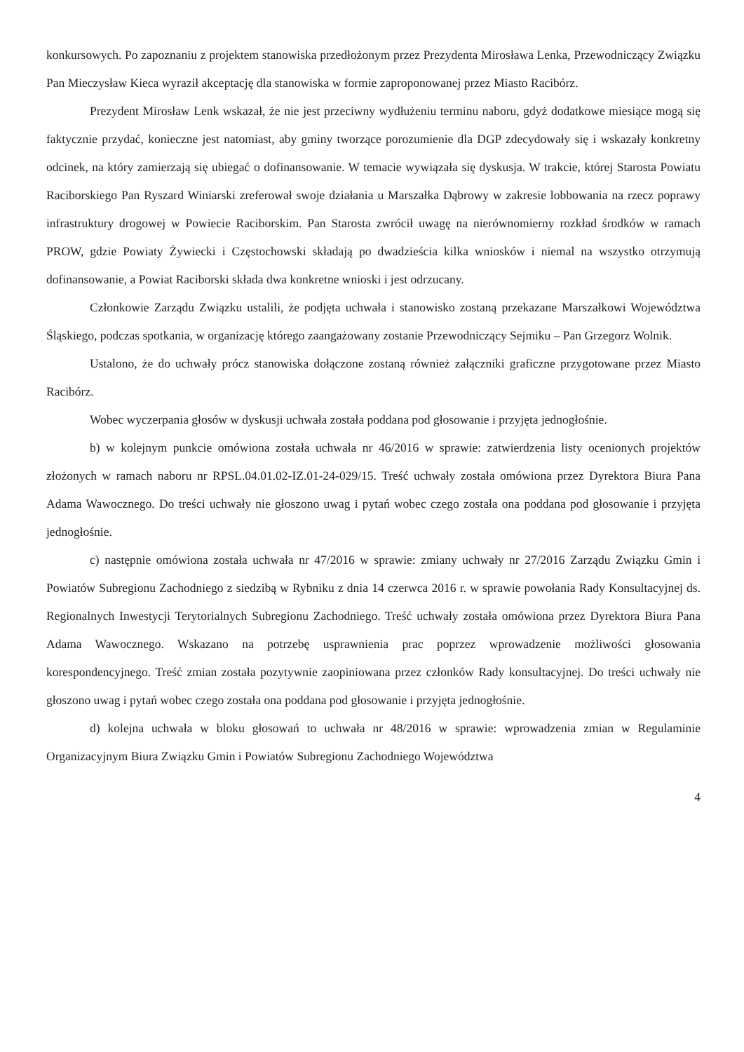konkursowych. Po zapoznaniu z projektem stanowiska przedłożonym przez Prezydenta Mirosława Lenka, Przewodniczący Związku Pan Mieczysław Kieca wyraził akceptację dla stanowiska w formie zaproponowanej przez Miasto Racibórz.
Prezydent Mirosław Lenk wskazał, że nie jest przeciwny wydłużeniu terminu naboru, gdyż dodatkowe miesiące mogą się faktycznie przydać, konieczne jest natomiast, aby gminy tworzące porozumienie dla DGP zdecydowały się i wskazały konkretny odcinek, na który zamierzają się ubiegać o dofinansowanie. W temacie wywiązała się dyskusja. W trakcie, której Starosta Powiatu Raciborskiego Pan Ryszard Winiarski zreferował swoje działania u Marszałka Dąbrowy w zakresie lobbowania na rzecz poprawy infrastruktury drogowej w Powiecie Raciborskim. Pan Starosta zwrócił uwagę na nierównomierny rozkład środków w ramach PROW, gdzie Powiaty Żywiecki i Częstochowski składają po dwadzieścia kilka wniosków i niemal na wszystko otrzymują dofinansowanie, a Powiat Raciborski składa dwa konkretne wnioski i jest odrzucany.
Członkowie Zarządu Związku ustalili, że podjęta uchwała i stanowisko zostaną przekazane Marszałkowi Województwa Śląskiego, podczas spotkania, w organizację którego zaangażowany zostanie Przewodniczący Sejmiku – Pan Grzegorz Wolnik.
Ustalono, że do uchwały prócz stanowiska dołączone zostaną również załączniki graficzne przygotowane przez Miasto Racibórz.
Wobec wyczerpania głosów w dyskusji uchwała została poddana pod głosowanie i przyjęta jednogłośnie.
b) w kolejnym punkcie omówiona została uchwała nr 46/2016 w sprawie: zatwierdzenia listy ocenionych projektów złożonych w ramach naboru nr RPSL.04.01.02-IZ.01-24-029/15. Treść uchwały została omówiona przez Dyrektora Biura Pana Adama Wawocznego. Do treści uchwały nie głoszono uwag i pytań wobec czego została ona poddana pod głosowanie i przyjęta jednogłośnie.
c) następnie omówiona została uchwała nr 47/2016 w sprawie: zmiany uchwały nr 27/2016 Zarządu Związku Gmin i Powiatów Subregionu Zachodniego z siedzibą w Rybniku z dnia 14 czerwca 2016 r. w sprawie powołania Rady Konsultacyjnej ds. Regionalnych Inwestycji Terytorialnych Subregionu Zachodniego. Treść uchwały została omówiona przez Dyrektora Biura Pana Adama Wawocznego. Wskazano na potrzebę usprawnienia prac poprzez wprowadzenie możliwości głosowania korespondencyjnego. Treść zmian została pozytywnie zaopiniowana przez członków Rady konsultacyjnej. Do treści uchwały nie głoszono uwag i pytań wobec czego została ona poddana pod głosowanie i przyjęta jednogłośnie.
d) kolejna uchwała w bloku głosowań to uchwała nr 48/2016 w sprawie: wprowadzenia zmian w Regulaminie Organizacyjnym Biura Związku Gmin i Powiatów Subregionu Zachodniego Województwa
4